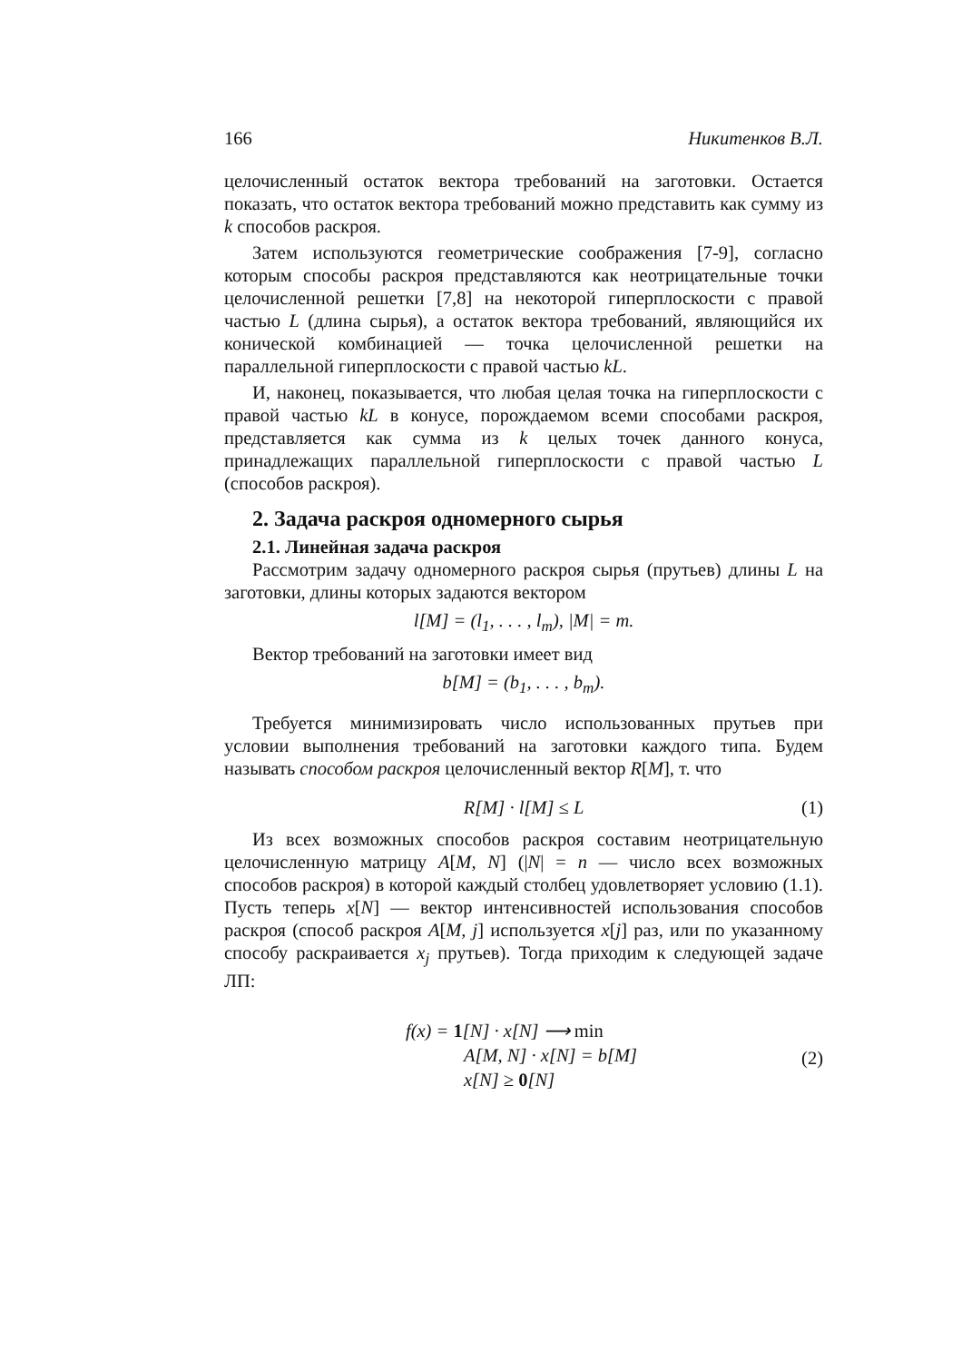166 Никитенков В.Л.
целочисленный остаток вектора требований на заготовки. Остается показать, что остаток вектора требований можно представить как сумму из k способов раскроя.
Затем используются геометрические соображения [7-9], согласно которым способы раскроя представляются как неотрицательные точки целочисленной решетки [7,8] на некоторой гиперплоскости с правой частью L (длина сырья), а остаток вектора требований, являющийся их конической комбинацией — точка целочисленной решетки на параллельной гиперплоскости с правой частью kL.
И, наконец, показывается, что любая целая точка на гиперплоскости с правой частью kL в конусе, порождаемом всеми способами раскроя, представляется как сумма из k целых точек данного конуса, принадлежащих параллельной гиперплоскости с правой частью L (способов раскроя).
2. Задача раскроя одномерного сырья
2.1. Линейная задача раскроя
Рассмотрим задачу одномерного раскроя сырья (прутьев) длины L на заготовки, длины которых задаются вектором
l[M] = (l<sub>1</sub>, . . . , l<sub>m</sub>), |M| = m.
Вектор требований на заготовки имеет вид
b[M] = (b<sub>1</sub>, . . . , b<sub>m</sub>).
Требуется минимизировать число использованных прутьев при условии выполнения требований на заготовки каждого типа. Будем называть способом раскроя целочисленный вектор R[M], т. что
R[M] · l[M] ≤ L (1)
Из всех возможных способов раскроя составим неотрицательную целочисленную матрицу A[M, N] (|N| = n — число всех возможных способов раскроя) в которой каждый столбец удовлетворяет условию (1.1). Пусть теперь x[N] — вектор интенсивностей использования способов раскроя (способ раскроя A[M, j] используется x[j] раз, или по указанному способу раскраивается x<sub>j</sub> прутьев). Тогда приходим к следующей задаче ЛП:
f(x) = 1[N] · x[N] ⟶ min
A[M, N] · x[N] = b[M]
(2)
x[N] ≥ 0[N]